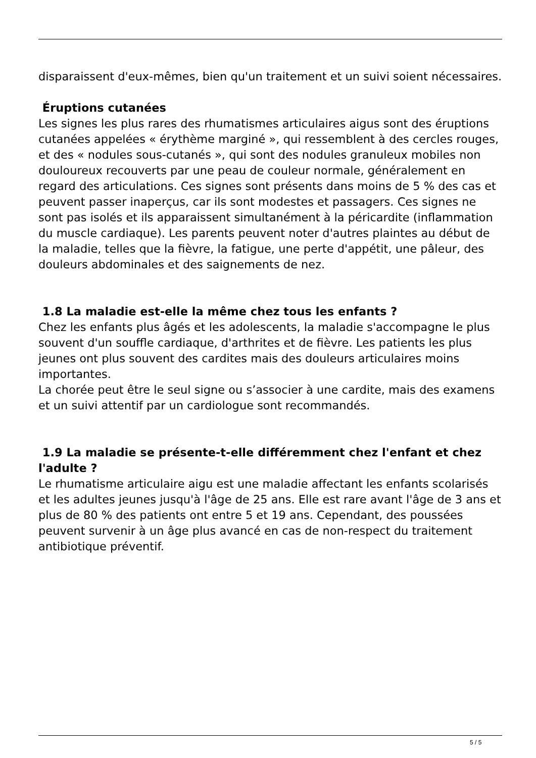disparaissent d'eux-mêmes, bien qu'un traitement et un suivi soient nécessaires.
Éruptions cutanées
Les signes les plus rares des rhumatismes articulaires aigus sont des éruptions cutanées appelées « érythème marginé », qui ressemblent à des cercles rouges, et des « nodules sous-cutanés », qui sont des nodules granuleux mobiles non douloureux recouverts par une peau de couleur normale, généralement en regard des articulations. Ces signes sont présents dans moins de 5 % des cas et peuvent passer inaperçus, car ils sont modestes et passagers. Ces signes ne sont pas isolés et ils apparaissent simultanément à la péricardite (inflammation du muscle cardiaque). Les parents peuvent noter d'autres plaintes au début de la maladie, telles que la fièvre, la fatigue, une perte d'appétit, une pâleur, des douleurs abdominales et des saignements de nez.
1.8 La maladie est-elle la même chez tous les enfants ?
Chez les enfants plus âgés et les adolescents, la maladie s'accompagne le plus souvent d'un souffle cardiaque, d'arthrites et de fièvre. Les patients les plus jeunes ont plus souvent des cardites mais des douleurs articulaires moins importantes.
La chorée peut être le seul signe ou s’associer à une cardite, mais des examens et un suivi attentif par un cardiologue sont recommandés.
1.9 La maladie se présente-t-elle différemment chez l'enfant et chez l'adulte ?
Le rhumatisme articulaire aigu est une maladie affectant les enfants scolarisés et les adultes jeunes jusqu'à l'âge de 25 ans. Elle est rare avant l'âge de 3 ans et plus de 80 % des patients ont entre 5 et 19 ans. Cependant, des poussées peuvent survenir à un âge plus avancé en cas de non-respect du traitement antibiotique préventif.
5 / 5